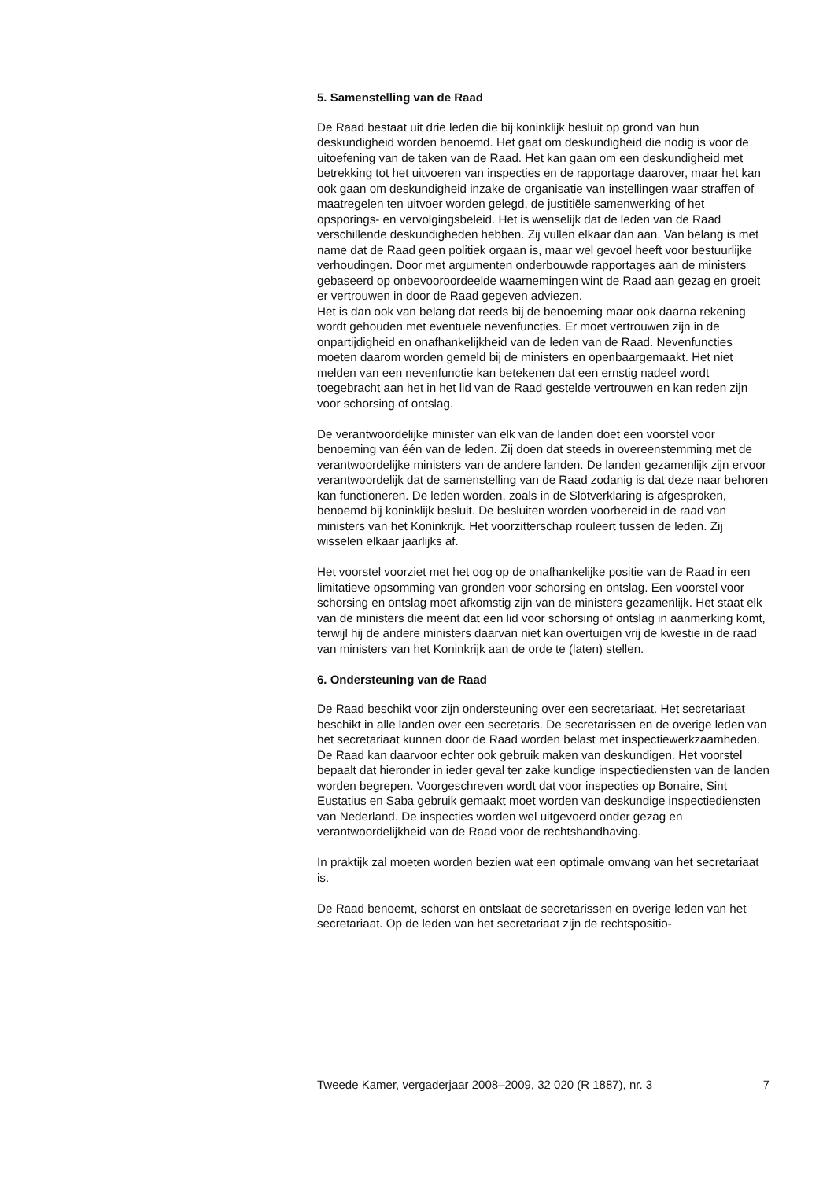5. Samenstelling van de Raad
De Raad bestaat uit drie leden die bij koninklijk besluit op grond van hun deskundigheid worden benoemd. Het gaat om deskundigheid die nodig is voor de uitoefening van de taken van de Raad. Het kan gaan om een deskundigheid met betrekking tot het uitvoeren van inspecties en de rapportage daarover, maar het kan ook gaan om deskundigheid inzake de organisatie van instellingen waar straffen of maatregelen ten uitvoer worden gelegd, de justitiële samenwerking of het opsporings- en vervolgingsbeleid. Het is wenselijk dat de leden van de Raad verschillende deskundigheden hebben. Zij vullen elkaar dan aan. Van belang is met name dat de Raad geen politiek orgaan is, maar wel gevoel heeft voor bestuurlijke verhoudingen. Door met argumenten onderbouwde rapportages aan de ministers gebaseerd op onbevooroordeelde waarnemingen wint de Raad aan gezag en groeit er vertrouwen in door de Raad gegeven adviezen.
Het is dan ook van belang dat reeds bij de benoeming maar ook daarna rekening wordt gehouden met eventuele nevenfuncties. Er moet vertrouwen zijn in de onpartijdigheid en onafhankelijkheid van de leden van de Raad. Nevenfuncties moeten daarom worden gemeld bij de ministers en openbaargemaakt. Het niet melden van een nevenfunctie kan betekenen dat een ernstig nadeel wordt toegebracht aan het in het lid van de Raad gestelde vertrouwen en kan reden zijn voor schorsing of ontslag.
De verantwoordelijke minister van elk van de landen doet een voorstel voor benoeming van één van de leden. Zij doen dat steeds in overeenstemming met de verantwoordelijke ministers van de andere landen. De landen gezamenlijk zijn ervoor verantwoordelijk dat de samenstelling van de Raad zodanig is dat deze naar behoren kan functioneren. De leden worden, zoals in de Slotverklaring is afgesproken, benoemd bij koninklijk besluit. De besluiten worden voorbereid in de raad van ministers van het Koninkrijk. Het voorzitterschap rouleert tussen de leden. Zij wisselen elkaar jaarlijks af.
Het voorstel voorziet met het oog op de onafhankelijke positie van de Raad in een limitatieve opsomming van gronden voor schorsing en ontslag. Een voorstel voor schorsing en ontslag moet afkomstig zijn van de ministers gezamenlijk. Het staat elk van de ministers die meent dat een lid voor schorsing of ontslag in aanmerking komt, terwijl hij de andere ministers daarvan niet kan overtuigen vrij de kwestie in de raad van ministers van het Koninkrijk aan de orde te (laten) stellen.
6. Ondersteuning van de Raad
De Raad beschikt voor zijn ondersteuning over een secretariaat. Het secretariaat beschikt in alle landen over een secretaris. De secretarissen en de overige leden van het secretariaat kunnen door de Raad worden belast met inspectiewerkzaamheden. De Raad kan daarvoor echter ook gebruik maken van deskundigen. Het voorstel bepaalt dat hieronder in ieder geval ter zake kundige inspectiediensten van de landen worden begrepen. Voorgeschreven wordt dat voor inspecties op Bonaire, Sint Eustatius en Saba gebruik gemaakt moet worden van deskundige inspectiediensten van Nederland. De inspecties worden wel uitgevoerd onder gezag en verantwoordelijkheid van de Raad voor de rechtshandhaving.
In praktijk zal moeten worden bezien wat een optimale omvang van het secretariaat is.
De Raad benoemt, schorst en ontslaat de secretarissen en overige leden van het secretariaat. Op de leden van het secretariaat zijn de rechtspositio-
Tweede Kamer, vergaderjaar 2008–2009, 32 020 (R 1887), nr. 3 7